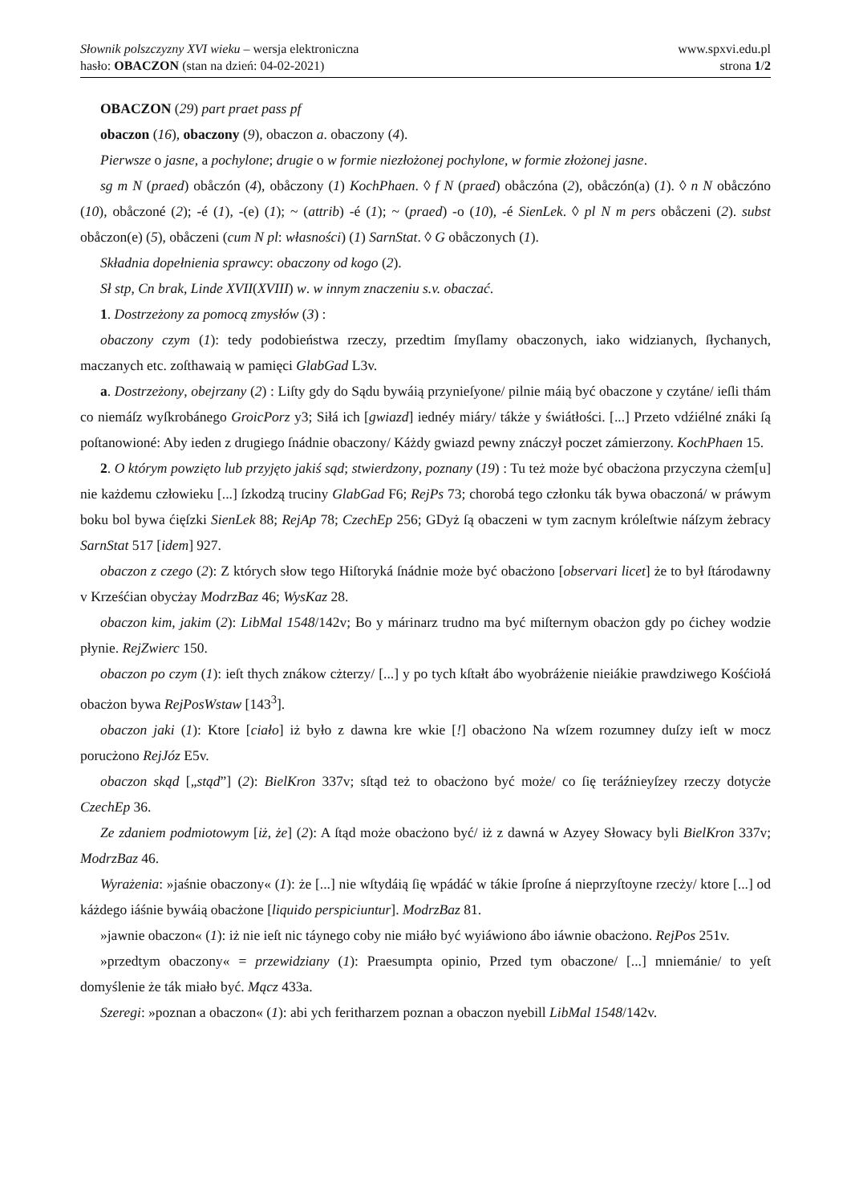Słownik polszczyzny XVI wieku – wersja elektroniczna
hasło: OBACZON (stan na dzień: 04-02-2021)
www.spxvi.edu.pl
strona 1/2
OBACZON (29) part praet pass pf
obaczon (16), obaczony (9), obaczon a. obaczony (4).
Pierwsze o jasne, a pochylone; drugie o w formie niezłożonej pochylone, w formie złożonej jasne.
sg m N (praed) obåczón (4), obåczony (1) KochPhaen. ◊ f N (praed) obåczóna (2), obåczón(a) (1). ◊ n N obåczóno (10), obåczoné (2); -é (1), -(e) (1); ~ (attrib) -é (1); ~ (praed) -o (10), -é SienLek. ◊ pl N m pers obåczeni (2). subst obåczon(e) (5), obåczeni (cum N pl: własności) (1) SarnStat. ◊ G obåczonych (1).
Składnia dopełnienia sprawcy: obaczony od kogo (2).
Sł stp, Cn brak, Linde XVII(XVIII) w. w innym znaczeniu s.v. obaczać.
1. Dostrzeżony za pomocą zmysłów (3) :
obaczony czym (1): tedy podobieństwa rzeczy, przedtim ſmyſlamy obaczonych, iako widzianych, ſłychanych, maczanych etc. zoſthawaią w pamięci GlabGad L3v.
a. Dostrzeżony, obejrzany (2) : Liſty gdy do Sądu bywáią przynieſyone/ pilnie máią być obaczone y czytáne/ ieſli thám co niemáſz wyſkrobánego GroicPorz y3; Siłá ich [gwiazd] iednéy miáry/ tákże y świátłości. [...] Przeto vdźiélné znáki ſą poſtanowioné: Aby ieden z drugiego ſnádnie obaczony/ Káżdy gwiazd pewny znáczył poczet zámierzony. KochPhaen 15.
2. O którym powzięto lub przyjęto jakiś sąd; stwierdzony, poznany (19) : Tu też może być obacżona przyczyna cżem[u] nie każdemu człowieku [...] ſzkodzą truciny GlabGad F6; RejPs 73; chorobá tego członku ták bywa obaczoná/ w práwym boku bol bywa ćięſzki SienLek 88; RejAp 78; CzechEp 256; GDyż ſą obaczeni w tym zacnym króleſtwie náſzym żebracy SarnStat 517 [idem] 927.
obaczon z czego (2): Z których słow tego Hiſtoryká ſnádnie może być obacżono [observari licet] że to był ſtárodawny v Krześćian obycżay ModrzBaz 46; WysKaz 28.
obaczon kim, jakim (2): LibMal 1548/142v; Bo y márinarz trudno ma być miſternym obacżon gdy po ćichey wodzie płynie. RejZwierc 150.
obaczon po czym (1): ieſt thych znákow cżterzy/ [...] y po tych kſtałt ábo wyobráżenie nieiákie prawdziwego Kośćiołá obacżon bywa RejPosWstaw [143<sup>3</sup>].
obaczon jaki (1): Ktore [ciało] iż było z dawna kre wkie [!] obacżono Na wſzem rozumney duſzy ieſt w mocz porucżono RejJóz E5v.
obaczon skąd [„stąd”] (2): BielKron 337v; sſtąd też to obacżono być może/ co ſię teráźnieyſzey rzeczy dotycże CzechEp 36.
Ze zdaniem podmiotowym [iż, że] (2): A ſtąd może obacżono być/ iż z dawná w Azyey Słowacy byli BielKron 337v; ModrzBaz 46.
Wyrażenia: »jaśnie obaczony« (1): że [...] nie wſtydáią ſię wpádáć w tákie ſproſne á nieprzyſtoyne rzecży/ ktore [...] od káżdego iáśnie bywáią obacżone [liquido perspiciuntur]. ModrzBaz 81.
»jawnie obaczon« (1): iż nie ieſt nic táynego coby nie miáło być wyiáwiono ábo iáwnie obacżono. RejPos 251v.
»przedtym obaczony« = przewidziany (1): Praesumpta opinio, Przed tym obaczone/ [...] mniemánie/ to yeſt domyślenie że ták miało być. Mącz 433a.
Szeregi: »poznan a obaczon« (1): abi ych feritharzem poznan a obaczon nyebill LibMal 1548/142v.